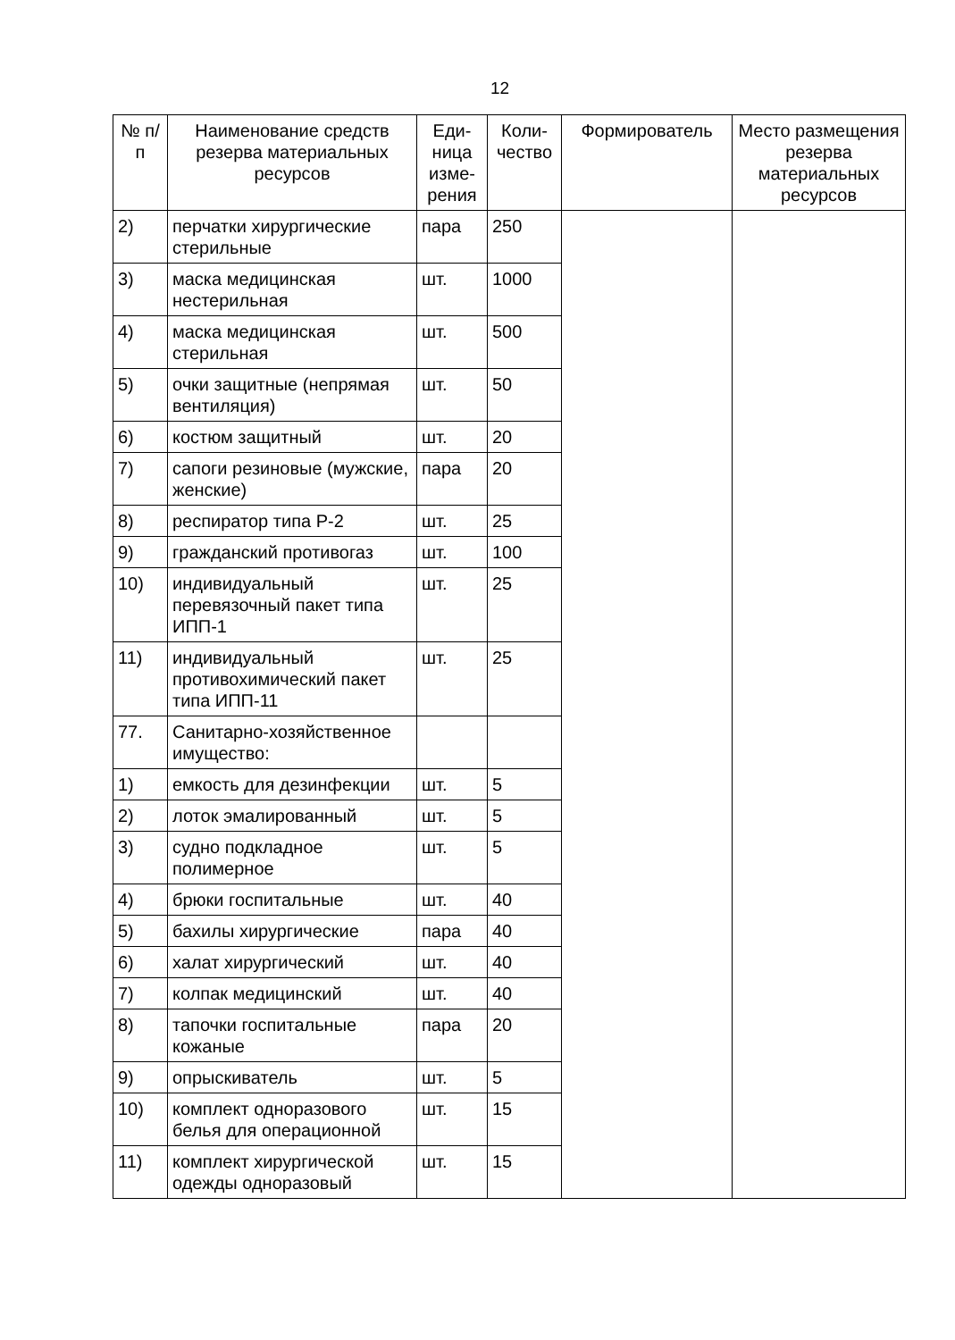12
| № п/п | Наименование средств резерва материальных ресурсов | Еди-ница изме-рения | Коли-чество | Формирователь | Место размещения резерва материальных ресурсов |
| --- | --- | --- | --- | --- | --- |
| 2) | перчатки хирургические стерильные | пара | 250 | | |
| 3) | маска медицинская нестерильная | шт. | 1000 | | |
| 4) | маска медицинская стерильная | шт. | 500 | | |
| 5) | очки защитные (непрямая вентиляция) | шт. | 50 | | |
| 6) | костюм защитный | шт. | 20 | | |
| 7) | сапоги резиновые (мужские, женские) | пара | 20 | | |
| 8) | респиратор типа Р-2 | шт. | 25 | | |
| 9) | гражданский противогаз | шт. | 100 | | |
| 10) | индивидуальный перевязочный пакет типа ИПП-1 | шт. | 25 | | |
| 11) | индивидуальный противохимический пакет типа ИПП-11 | шт. | 25 | | |
| 77. | Санитарно-хозяйственное имущество: | | | | |
| 1) | емкость для дезинфекции | шт. | 5 | | |
| 2) | лоток эмалированный | шт. | 5 | | |
| 3) | судно подкладное полимерное | шт. | 5 | | |
| 4) | брюки госпитальные | шт. | 40 | | |
| 5) | бахилы хирургические | пара | 40 | | |
| 6) | халат хирургический | шт. | 40 | | |
| 7) | колпак медицинский | шт. | 40 | | |
| 8) | тапочки госпитальные кожаные | пара | 20 | | |
| 9) | опрыскиватель | шт. | 5 | | |
| 10) | комплект одноразового белья для операционной | шт. | 15 | | |
| 11) | комплект хирургической одежды одноразовый | шт. | 15 | | |